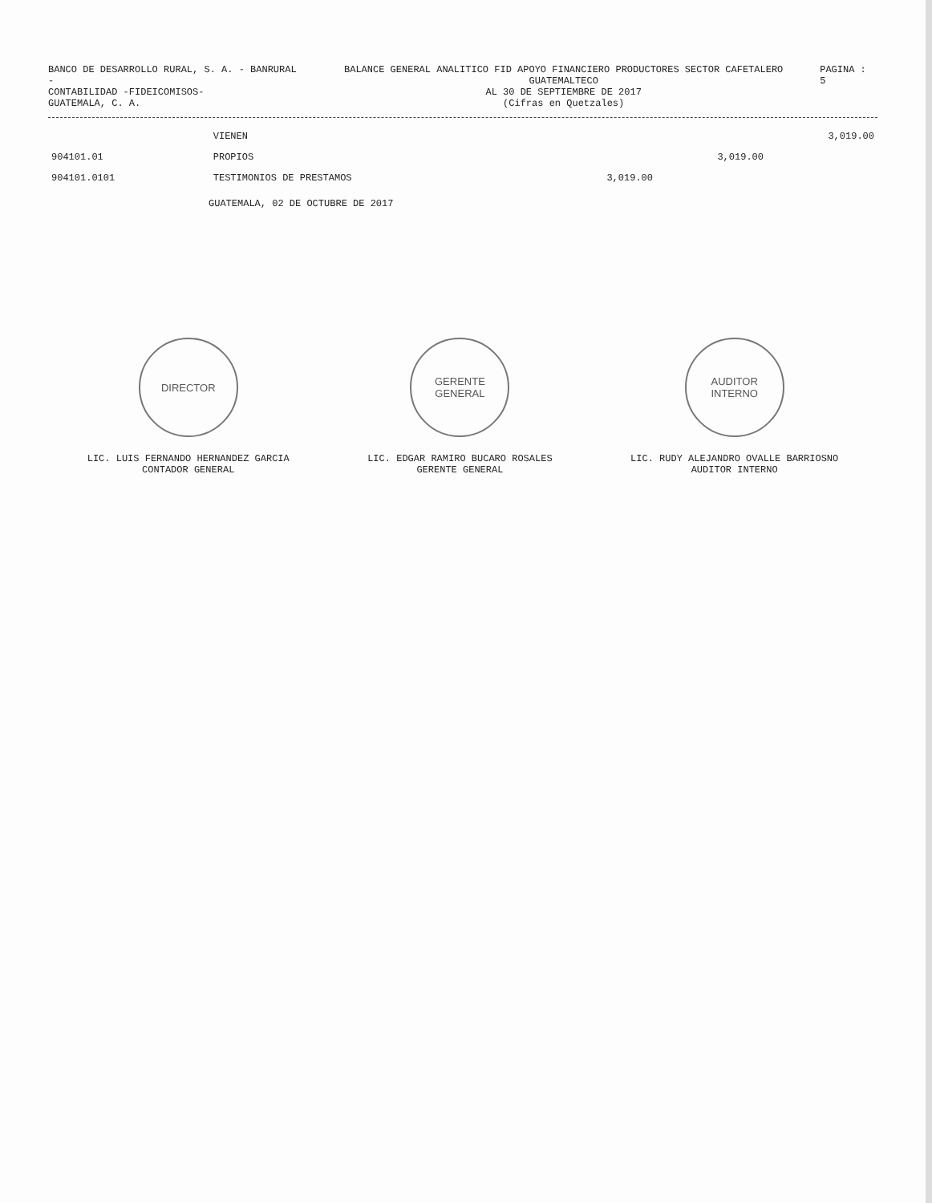BANCO DE DESARROLLO RURAL, S. A. - BANRURAL -
CONTABILIDAD -FIDEICOMISOS-
GUATEMALA, C. A.
BALANCE GENERAL ANALITICO FID APOYO FINANCIERO PRODUCTORES SECTOR CAFETALERO GUATEMALTECO
AL 30 DE SEPTIEMBRE DE 2017
(Cifras en Quetzales)
PAGINA : 5
| | VIENEN | | | 3,019.00 |
| 904101.01 | PROPIOS | | 3,019.00 | |
| 904101.0101 | TESTIMONIOS DE PRESTAMOS | 3,019.00 | | |
GUATEMALA, 02 DE OCTUBRE DE 2017
DIRECTOR
LIC. LUIS FERNANDO HERNANDEZ GARCIA
CONTADOR GENERAL
GERENTE GENERAL
LIC. EDGAR RAMIRO BUCARO ROSALES
GERENTE GENERAL
AUDITOR INTERNO
LIC. RUDY ALEJANDRO OVALLE BARRIOSNO
AUDITOR INTERNO